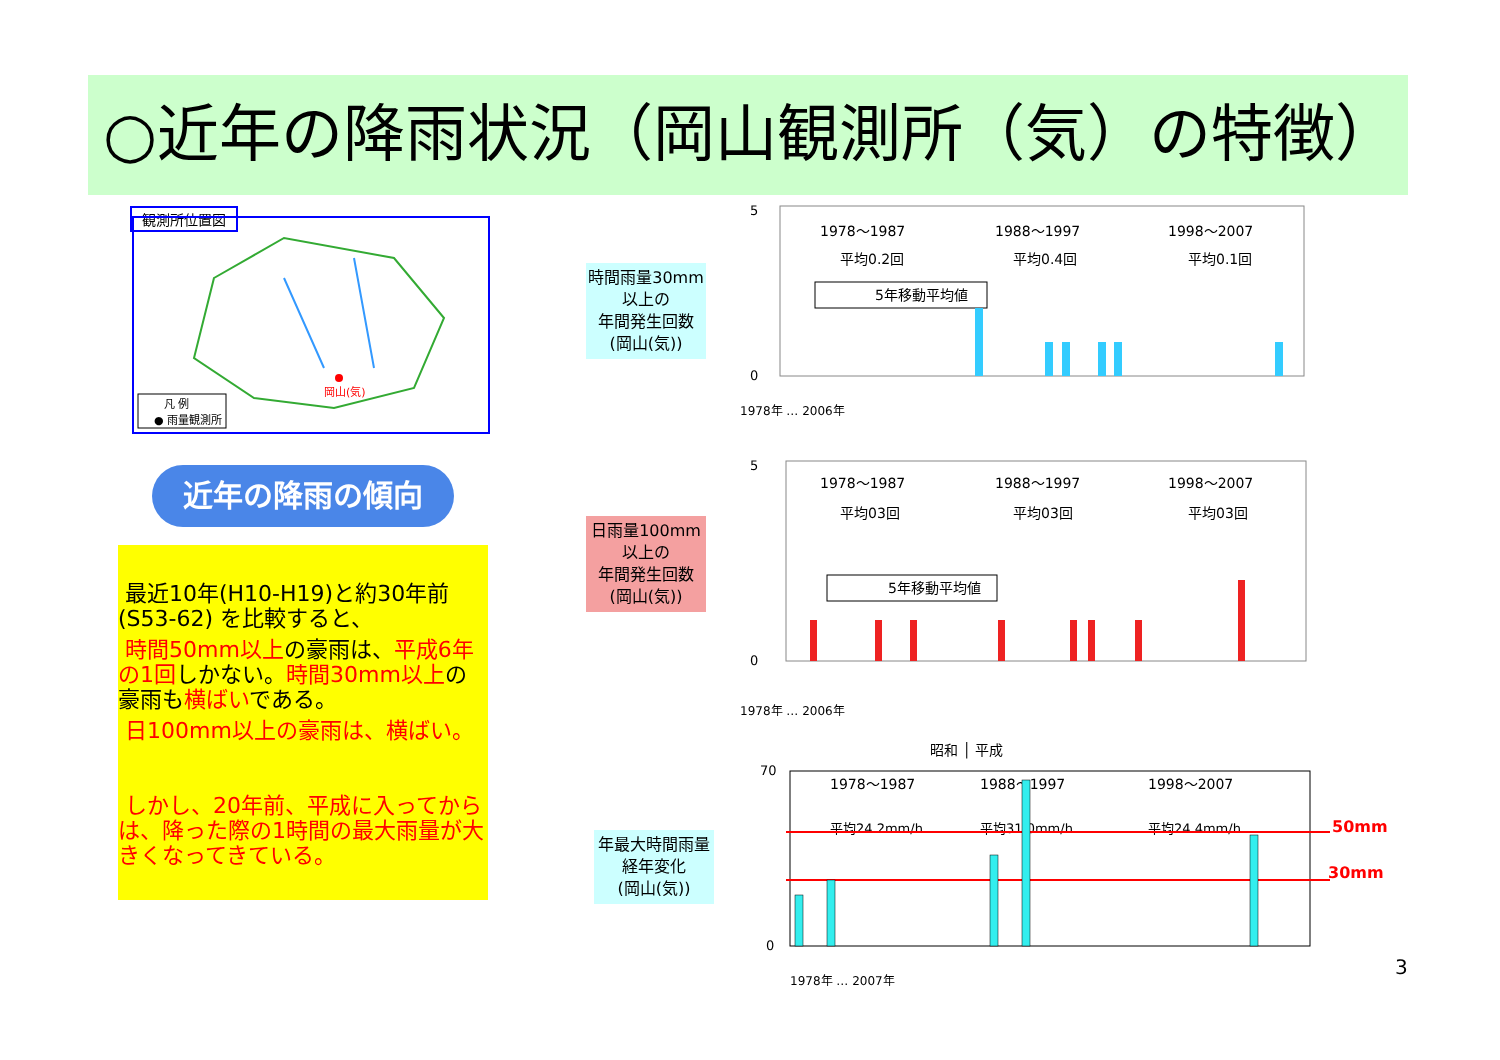○近年の降雨状況（岡山観測所（気）の特徴）
観測所位置図
岡山(気)
凡 例
● 雨量観測所
近年の降雨の傾向
最近10年(H10-H19)と約30年前(S53-62) を比較すると、
時間50mm以上の豪雨は、平成6年の1回しかない。時間30mm以上の豪雨も横ばいである。
日100mm以上の豪雨は、横ばい。
しかし、20年前、平成に入ってからは、降った際の1時間の最大雨量が大きくなってきている。
時間雨量30mm以上の
年間発生回数
(岡山(気))
日雨量100mm以上の
年間発生回数
(岡山(気))
年最大時間雨量経年変化
(岡山(気))
1978～1987
1988～1997
1998～2007
平均0.2回
平均0.4回
平均0.1回
5年移動平均値
5
0
1978年 … 2006年
1978～1987
1988～1997
1998～2007
平均03回
平均03回
平均03回
5年移動平均値
5
0
1978年 … 2006年
昭和 │ 平成
1978～1987
1988～1997
1998～2007
平均24.2mm/h
平均31.0mm/h
平均24.4mm/h
50mm
30mm
70
0
1978年 … 2007年
3